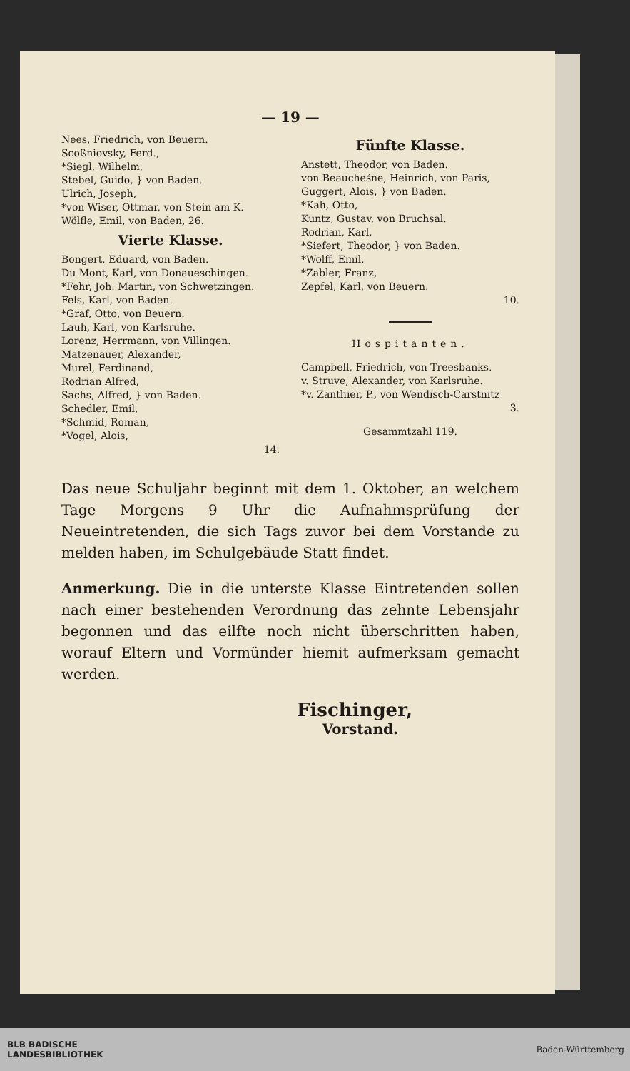— 19 —
Nees, Friedrich, von Beuern.
Scoßniovsky, Ferd.,
*Siegl, Wilhelm,
Stebel, Guido, } von Baden.
Ulrich, Joseph,
*von Wiser, Ottmar, von Stein am K.
Wölfle, Emil, von Baden, 26.
Vierte Klasse.
Bongert, Eduard, von Baden.
Du Mont, Karl, von Donaueschingen.
*Fehr, Joh. Martin, von Schwetzingen.
Fels, Karl, von Baden.
*Graf, Otto, von Beuern.
Lauh, Karl, von Karlsruhe.
Lorenz, Herrmann, von Villingen.
Matzenauer, Alexander,
Murel, Ferdinand,
Rodrian Alfred,
Sachs, Alfred, } von Baden.
Schedler, Emil,
*Schmid, Roman,
*Vogel, Alois,
14.
Fünfte Klasse.
Anstett, Theodor, von Baden.
von Beaucheśne, Heinrich, von Paris,
Guggert, Alois, } von Baden.
*Kah, Otto,
Kuntz, Gustav, von Bruchsal.
Rodrian, Karl,
*Siefert, Theodor, } von Baden.
*Wolff, Emil,
*Zabler, Franz,
Zepfel, Karl, von Beuern.
10.
Hospitanten.
Campbell, Friedrich, von Treesbanks.
v. Struve, Alexander, von Karlsruhe.
*v. Zanthier, P., von Wendisch-Carstnitz
3.
Gesammtzahl 119.
Das neue Schuljahr beginnt mit dem 1. Oktober, an welchem Tage Morgens 9 Uhr die Aufnahmsprüfung der Neueintretenden, die sich Tags zuvor bei dem Vorstande zu melden haben, im Schulgebäude Statt findet.
Anmerkung. Die in die unterste Klasse Eintretenden sollen nach einer bestehenden Verordnung das zehnte Lebensjahr begonnen und das eilfte noch nicht überschritten haben, worauf Eltern und Vormünder hiemit aufmerksam gemacht werden.
Fischinger,
Vorstand.
BLB BADISCHE
LANDESBIBLIOTHEK Baden-Württemberg